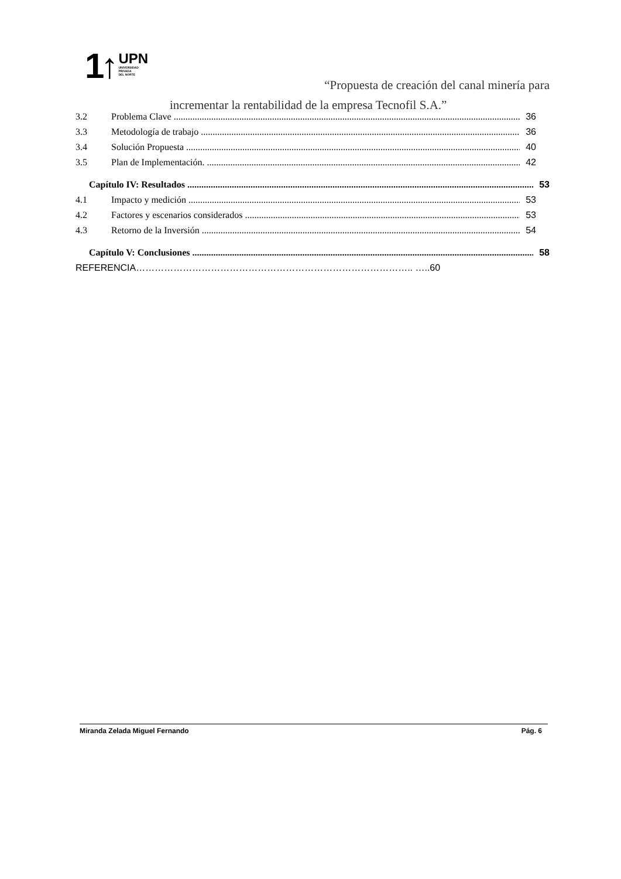1↑
UPN
UNIVERSIDAD
PRIVADA
DEL NORTE
“Propuesta de creación del canal minería para
incrementar la rentabilidad de la empresa Tecnofil S.A.”
3.2 Problema Clave 36
3.3 Metodología de trabajo 36
3.4 Solución Propuesta 40
3.5 Plan de Implementación. 42
Capítulo IV: Resultados 53
4.1 Impacto y medición 53
4.2 Factores y escenarios considerados 53
4.3 Retorno de la Inversión 54
Capítulo V: Conclusiones 58
REFERENCIA…………………………………………………………………………….. …..60
Miranda Zelada Miguel Fernando Pág. 6